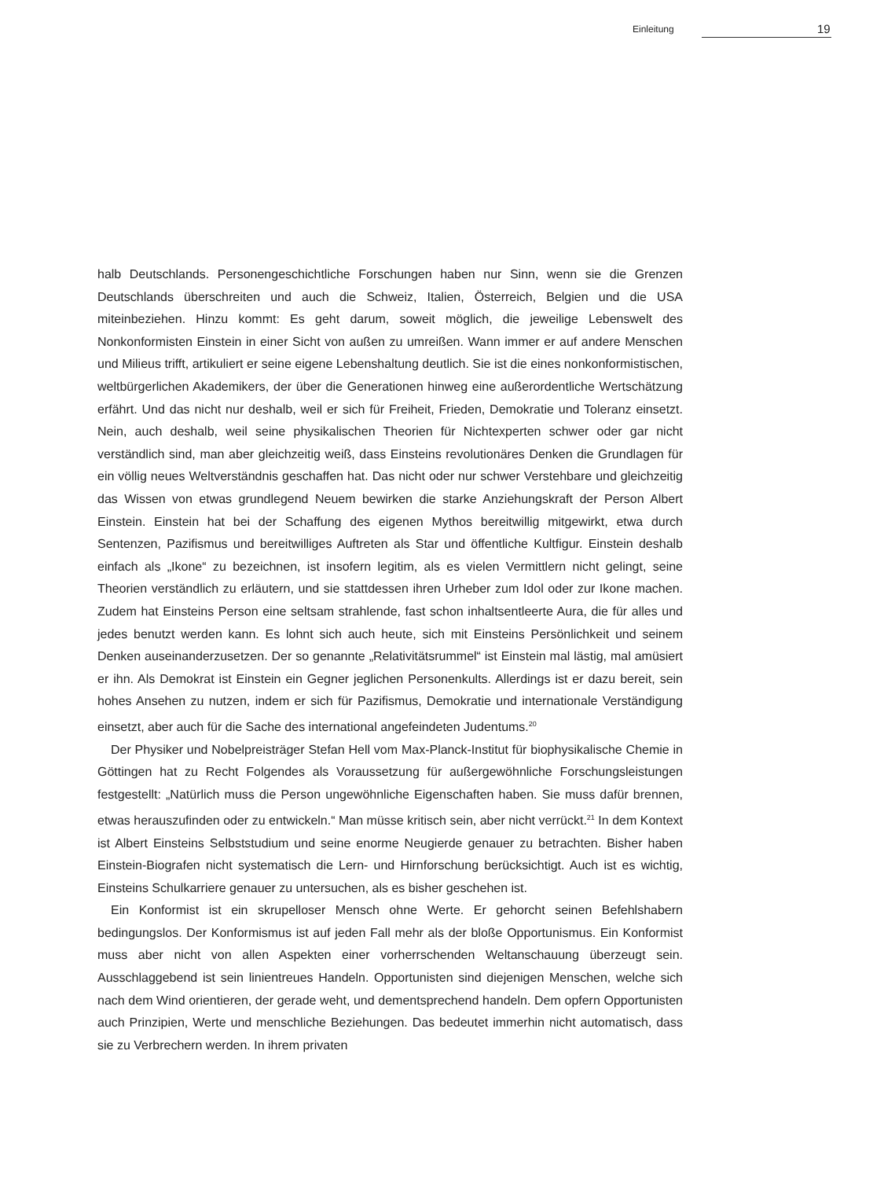Einleitung 19
halb Deutschlands. Personengeschichtliche Forschungen haben nur Sinn, wenn sie die Grenzen Deutschlands überschreiten und auch die Schweiz, Italien, Österreich, Belgien und die USA miteinbeziehen. Hinzu kommt: Es geht darum, soweit möglich, die jeweilige Lebenswelt des Nonkonformisten Einstein in einer Sicht von außen zu umreißen. Wann immer er auf andere Menschen und Milieus trifft, artikuliert er seine eigene Lebenshaltung deutlich. Sie ist die eines nonkonformistischen, weltbürgerlichen Akademikers, der über die Generationen hinweg eine außerordentliche Wertschätzung erfährt. Und das nicht nur deshalb, weil er sich für Freiheit, Frieden, Demokratie und Toleranz einsetzt. Nein, auch deshalb, weil seine physikalischen Theorien für Nichtexperten schwer oder gar nicht verständlich sind, man aber gleichzeitig weiß, dass Einsteins revolutionäres Denken die Grundlagen für ein völlig neues Weltverständnis geschaffen hat. Das nicht oder nur schwer Verstehbare und gleichzeitig das Wissen von etwas grundlegend Neuem bewirken die starke Anziehungskraft der Person Albert Einstein. Einstein hat bei der Schaffung des eigenen Mythos bereitwillig mitgewirkt, etwa durch Sentenzen, Pazifismus und bereitwilliges Auftreten als Star und öffentliche Kultfigur. Einstein deshalb einfach als „Ikone“ zu bezeichnen, ist insofern legitim, als es vielen Vermittlern nicht gelingt, seine Theorien verständlich zu erläutern, und sie stattdessen ihren Urheber zum Idol oder zur Ikone machen. Zudem hat Einsteins Person eine seltsam strahlende, fast schon inhaltsentleerte Aura, die für alles und jedes benutzt werden kann. Es lohnt sich auch heute, sich mit Einsteins Persönlichkeit und seinem Denken auseinanderzusetzen. Der so genannte „Relativitätsrummel“ ist Einstein mal lästig, mal amüsiert er ihn. Als Demokrat ist Einstein ein Gegner jeglichen Personenkults. Allerdings ist er dazu bereit, sein hohes Ansehen zu nutzen, indem er sich für Pazifismus, Demokratie und internationale Verständigung einsetzt, aber auch für die Sache des international angefeindeten Judentums.<sup>20</sup>
Der Physiker und Nobelpreisträger Stefan Hell vom Max-Planck-Institut für biophysikalische Chemie in Göttingen hat zu Recht Folgendes als Voraussetzung für außergewöhnliche Forschungsleistungen festgestellt: „Natürlich muss die Person ungewöhnliche Eigenschaften haben. Sie muss dafür brennen, etwas herauszufinden oder zu entwickeln.“ Man müsse kritisch sein, aber nicht verrückt.<sup>21</sup> In dem Kontext ist Albert Einsteins Selbststudium und seine enorme Neugierde genauer zu betrachten. Bisher haben Einstein-Biografen nicht systematisch die Lern- und Hirnforschung berücksichtigt. Auch ist es wichtig, Einsteins Schulkarriere genauer zu untersuchen, als es bisher geschehen ist.
Ein Konformist ist ein skrupelloser Mensch ohne Werte. Er gehorcht seinen Befehlshabern bedingungslos. Der Konformismus ist auf jeden Fall mehr als der bloße Opportunismus. Ein Konformist muss aber nicht von allen Aspekten einer vorherrschenden Weltanschauung überzeugt sein. Ausschlaggebend ist sein linientreues Handeln. Opportunisten sind diejenigen Menschen, welche sich nach dem Wind orientieren, der gerade weht, und dementsprechend handeln. Dem opfern Opportunisten auch Prinzipien, Werte und menschliche Beziehungen. Das bedeutet immerhin nicht automatisch, dass sie zu Verbrechern werden. In ihrem privaten